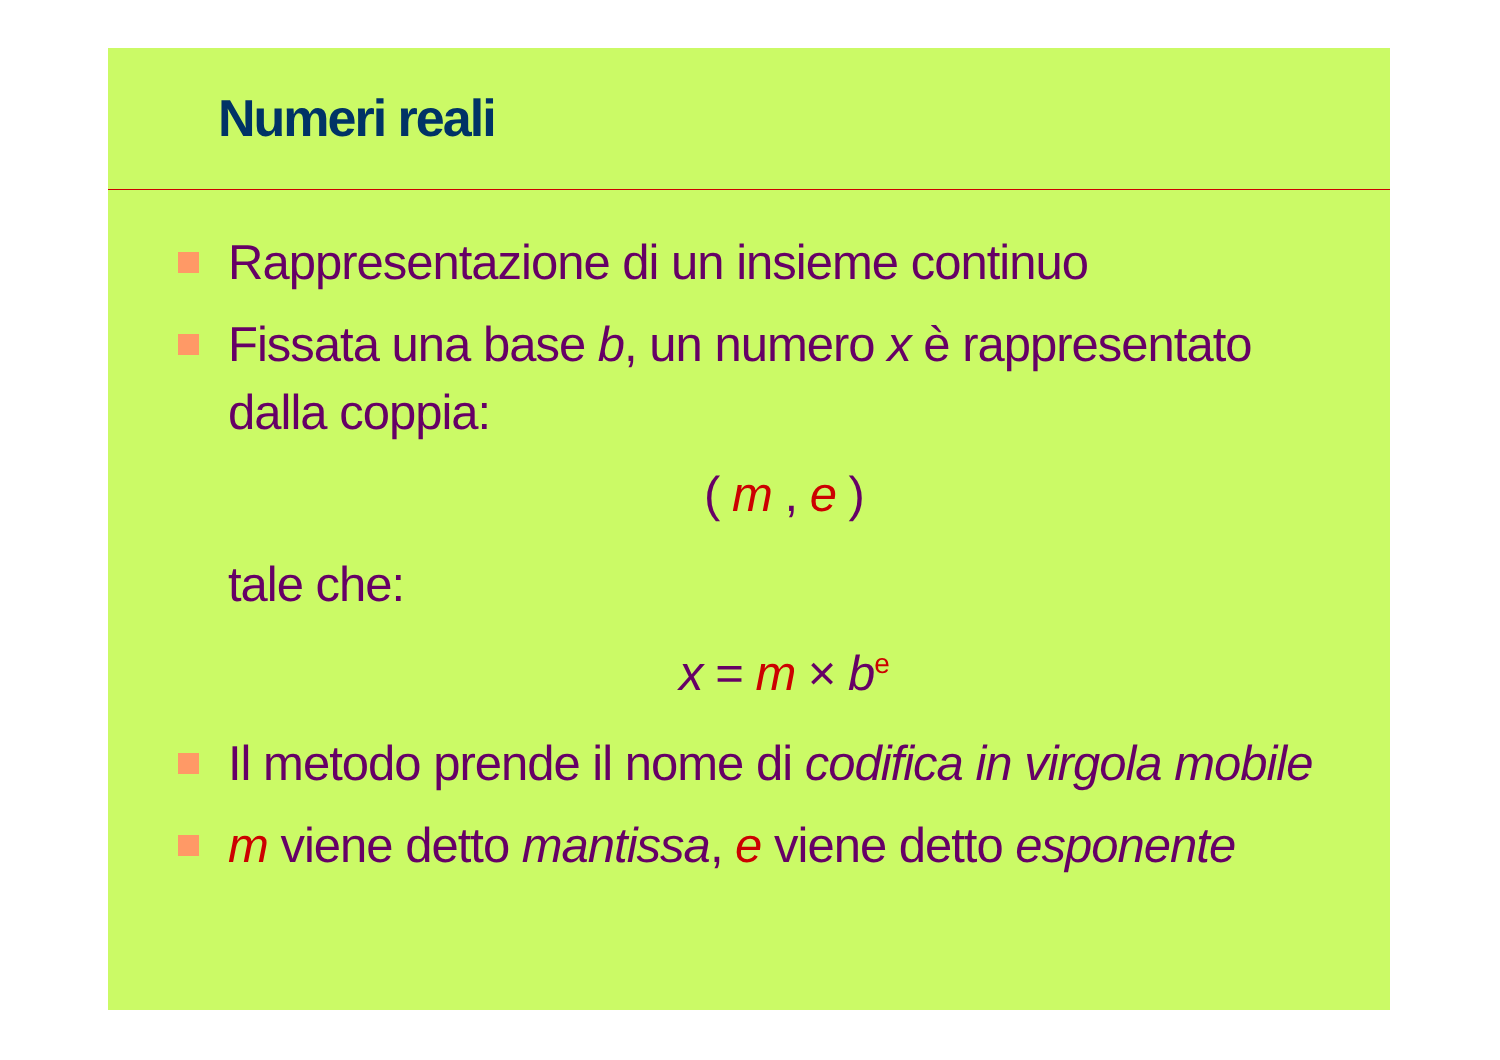Numeri reali
Rappresentazione di un insieme continuo
Fissata una base b, un numero x è rappresentato
dalla coppia:
( m , e )
tale che:
x = m × b<sup>e</sup>
Il metodo prende il nome di codifica in virgola mobile
m viene detto mantissa, e viene detto esponente